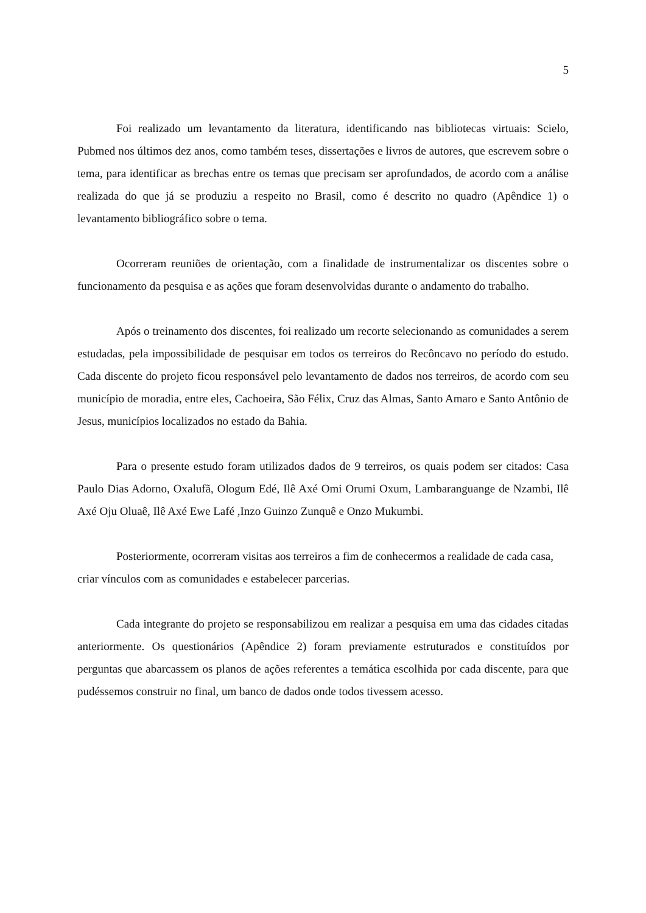5
Foi realizado um levantamento da literatura, identificando nas bibliotecas virtuais: Scielo, Pubmed nos últimos dez anos, como também teses, dissertações e livros de autores, que escrevem sobre o tema, para identificar as brechas entre os temas que precisam ser aprofundados, de acordo com a análise realizada do que já se produziu a respeito no Brasil, como é descrito no quadro (Apêndice 1) o levantamento bibliográfico sobre o tema.
Ocorreram reuniões de orientação, com a finalidade de instrumentalizar os discentes sobre o funcionamento da pesquisa e as ações que foram desenvolvidas durante o andamento do trabalho.
Após o treinamento dos discentes, foi realizado um recorte selecionando as comunidades a serem estudadas, pela impossibilidade de pesquisar em todos os terreiros do Recôncavo no período do estudo. Cada discente do projeto ficou responsável pelo levantamento de dados nos terreiros, de acordo com seu município de moradia, entre eles, Cachoeira, São Félix, Cruz das Almas, Santo Amaro e Santo Antônio de Jesus, municípios localizados no estado da Bahia.
Para o presente estudo foram utilizados dados de 9 terreiros, os quais podem ser citados: Casa Paulo Dias Adorno, Oxalufã, Ologum Edé, Ilê Axé Omi Orumi Oxum, Lambaranguange de Nzambi, Ilê Axé Oju Oluaê, Ilê Axé Ewe Lafé ,Inzo Guinzo Zunquê e Onzo Mukumbi.
Posteriormente, ocorreram visitas aos terreiros a fim de conhecermos a realidade de cada casa, criar vínculos com as comunidades e estabelecer parcerias.
Cada integrante do projeto se responsabilizou em realizar a pesquisa em uma das cidades citadas anteriormente. Os questionários (Apêndice 2) foram previamente estruturados e constituídos por perguntas que abarcassem os planos de ações referentes a temática escolhida por cada discente, para que pudéssemos construir no final, um banco de dados onde todos tivessem acesso.